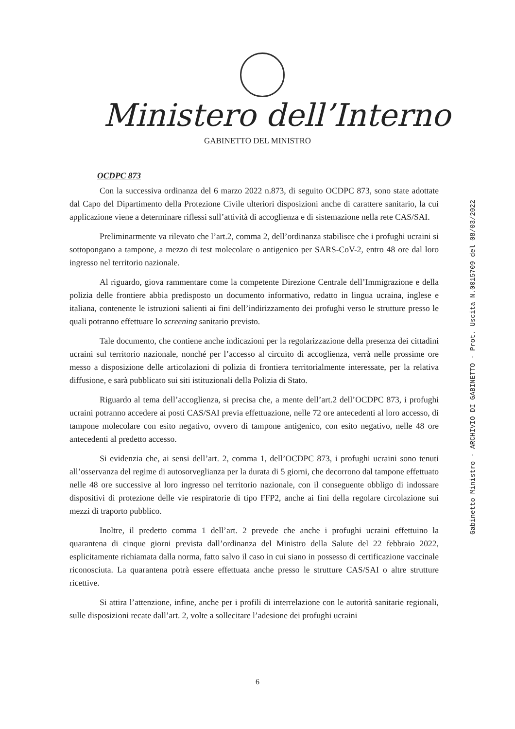Ministero dell’Interno
GABINETTO DEL MINISTRO
OCDPC 873
Con la successiva ordinanza del 6 marzo 2022 n.873, di seguito OCDPC 873, sono state adottate dal Capo del Dipartimento della Protezione Civile ulteriori disposizioni anche di carattere sanitario, la cui applicazione viene a determinare riflessi sull’attività di accoglienza e di sistemazione nella rete CAS/SAI.
Preliminarmente va rilevato che l’art.2, comma 2, dell’ordinanza stabilisce che i profughi ucraini si sottopongano a tampone, a mezzo di test molecolare o antigenico per SARS-CoV-2, entro 48 ore dal loro ingresso nel territorio nazionale.
Al riguardo, giova rammentare come la competente Direzione Centrale dell’Immigrazione e della polizia delle frontiere abbia predisposto un documento informativo, redatto in lingua ucraina, inglese e italiana, contenente le istruzioni salienti ai fini dell’indirizzamento dei profughi verso le strutture presso le quali potranno effettuare lo screening sanitario previsto.
Tale documento, che contiene anche indicazioni per la regolarizzazione della presenza dei cittadini ucraini sul territorio nazionale, nonché per l’accesso al circuito di accoglienza, verrà nelle prossime ore messo a disposizione delle articolazioni di polizia di frontiera territorialmente interessate, per la relativa diffusione, e sarà pubblicato sui siti istituzionali della Polizia di Stato.
Riguardo al tema dell’accoglienza, si precisa che, a mente dell’art.2 dell’OCDPC 873, i profughi ucraini potranno accedere ai posti CAS/SAI previa effettuazione, nelle 72 ore antecedenti al loro accesso, di tampone molecolare con esito negativo, ovvero di tampone antigenico, con esito negativo, nelle 48 ore antecedenti al predetto accesso.
Si evidenzia che, ai sensi dell’art. 2, comma 1, dell’OCDPC 873, i profughi ucraini sono tenuti all’osservanza del regime di autosorveglianza per la durata di 5 giorni, che decorrono dal tampone effettuato nelle 48 ore successive al loro ingresso nel territorio nazionale, con il conseguente obbligo di indossare dispositivi di protezione delle vie respiratorie di tipo FFP2, anche ai fini della regolare circolazione sui mezzi di traporto pubblico.
Inoltre, il predetto comma 1 dell’art. 2 prevede che anche i profughi ucraini effettuino la quarantena di cinque giorni prevista dall’ordinanza del Ministro della Salute del 22 febbraio 2022, esplicitamente richiamata dalla norma, fatto salvo il caso in cui siano in possesso di certificazione vaccinale riconosciuta. La quarantena potrà essere effettuata anche presso le strutture CAS/SAI o altre strutture ricettive.
Si attira l’attenzione, infine, anche per i profili di interrelazione con le autorità sanitarie regionali, sulle disposizioni recate dall’art. 2, volte a sollecitare l’adesione dei profughi ucraini
Gabinetto Ministro - ARCHIVIO DI GABINETTO - Prot. Uscita N.0015709 del 08/03/2022
6